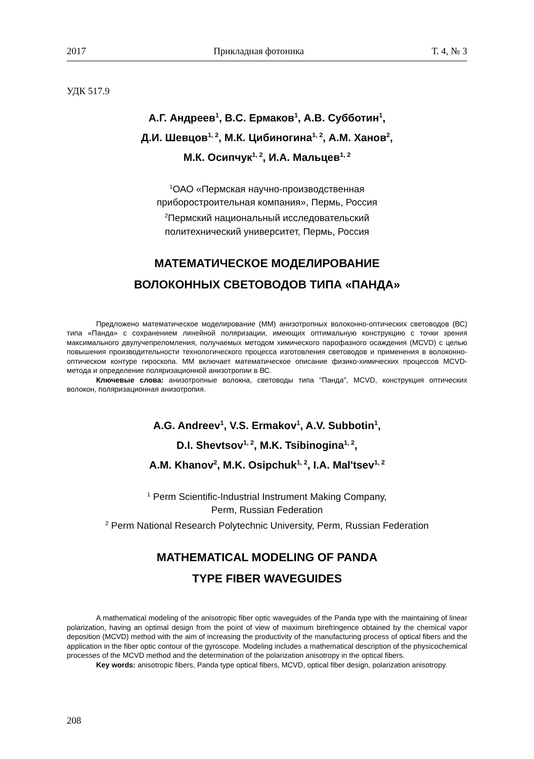2017 Прикладная фотоника Т. 4, № 3
УДК 517.9
А.Г. Андреев<sup>1</sup>, В.С. Ермаков<sup>1</sup>, А.В. Субботин<sup>1</sup>,
Д.И. Шевцов<sup>1, 2</sup>, М.К. Цибиногина<sup>1, 2</sup>, А.М. Ханов<sup>2</sup>,
М.К. Осипчук<sup>1, 2</sup>, И.А. Мальцев<sup>1, 2</sup>
<sup>1</sup> ОАО «Пермская научно-производственная
приборостроительная компания», Пермь, Россия
<sup>2</sup> Пермский национальный исследовательский
политехнический университет, Пермь, Россия
МАТЕМАТИЧЕСКОЕ МОДЕЛИРОВАНИЕ
ВОЛОКОННЫХ СВЕТОВОДОВ ТИПА «ПАНДА»
Предложено математическое моделирование (ММ) анизотропных волоконно-оптических световодов (ВС) типа «Панда» с сохранением линейной поляризации, имеющих оптимальную конструкцию с точки зрения максимального двулучепреломления, получаемых методом химического парофазного осаждения (MCVD) с целью повышения производительности технологического процесса изготовления световодов и применения в волоконно-оптическом контуре гироскопа. ММ включает математическое описание физико-химических процессов MCVD-метода и определение поляризационной анизотропии в ВС.
Ключевые слова: анизотропные волокна, световоды типа "Панда", MCVD, конструкция оптических волокон, поляризационная анизотропия.
A.G. Andreev<sup>1</sup>, V.S. Ermakov<sup>1</sup>, A.V. Subbotin<sup>1</sup>,
D.I. Shevtsov<sup>1, 2</sup>, M.K. Tsibinogina<sup>1, 2</sup>,
A.M. Khanov<sup>2</sup>, M.K. Osipchuk<sup>1, 2</sup>, I.A. Mal'tsev<sup>1, 2</sup>
<sup>1</sup> Perm Scientific-Industrial Instrument Making Company,
Perm, Russian Federation
<sup>2</sup> Perm National Research Polytechnic University, Perm, Russian Federation
MATHEMATICAL MODELING OF PANDA
TYPE FIBER WAVEGUIDES
A mathematical modeling of the anisotropic fiber optic waveguides of the Panda type with the maintaining of linear polarization, having an optimal design from the point of view of maximum birefringence obtained by the chemical vapor deposition (MCVD) method with the aim of increasing the productivity of the manufacturing process of optical fibers and the application in the fiber optic contour of the gyroscope. Modeling includes a mathematical description of the physicochemical processes of the MCVD method and the determination of the polarization anisotropy in the optical fibers.
Key words: anisotropic fibers, Panda type optical fibers, MCVD, optical fiber design, polarization anisotropy.
208